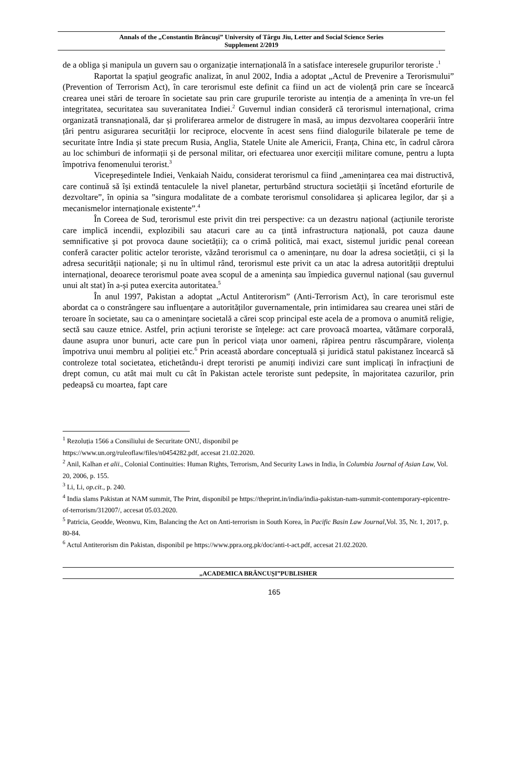Annals of the „Constantin Brâncuşi” University of Târgu Jiu, Letter and Social Science Series
Supplement 2/2019
de a obliga și manipula un guvern sau o organizație internațională în a satisface interesele grupurilor teroriste .<sup>1</sup>
Raportat la spațiul geografic analizat, în anul 2002, India a adoptat „Actul de Prevenire a Terorismului” (Prevention of Terrorism Act), în care terorismul este definit ca fiind un act de violență prin care se încearcă crearea unei stări de teroare în societate sau prin care grupurile teroriste au intenția de a amenința în vre-un fel integritatea, securitatea sau suveranitatea Indiei.<sup>2</sup> Guvernul indian consideră că terorismul internațional, crima organizată transnațională, dar și proliferarea armelor de distrugere în masă, au impus dezvoltarea cooperării între țări pentru asigurarea securității lor reciproce, elocvente în acest sens fiind dialogurile bilaterale pe teme de securitate între India și state precum Rusia, Anglia, Statele Unite ale Americii, Franța, China etc, în cadrul cărora au loc schimburi de informații și de personal militar, ori efectuarea unor exerciții militare comune, pentru a lupta împotriva fenomenului terorist.<sup>3</sup>
Vicepreședintele Indiei, Venkaiah Naidu, considerat terorismul ca fiind „amenințarea cea mai distructivă, care continuă să își extindă tentaculele la nivel planetar, perturbând structura societății și încetând eforturile de dezvoltare”, în opinia sa ”singura modalitate de a combate terorismul consolidarea și aplicarea legilor, dar și a mecanismelor internaționale existente”.<sup>4</sup>
În Coreea de Sud, terorismul este privit din trei perspective: ca un dezastru național (acțiunile teroriste care implică incendii, explozibili sau atacuri care au ca țintă infrastructura națională, pot cauza daune semnificative și pot provoca daune societății); ca o crimă politică, mai exact, sistemul juridic penal coreean conferă caracter politic actelor teroriste, văzând terorismul ca o amenințare, nu doar la adresa societății, ci și la adresa securității naționale; și nu în ultimul rând, terorismul este privit ca un atac la adresa autorității dreptului internațional, deoarece terorismul poate avea scopul de a amenința sau împiedica guvernul național (sau guvernul unui alt stat) în a-și putea exercita autoritatea.<sup>5</sup>
În anul 1997, Pakistan a adoptat „Actul Antiterorism” (Anti-Terrorism Act), în care terorismul este abordat ca o constrângere sau influențare a autorităților guvernamentale, prin intimidarea sau crearea unei stări de teroare în societate, sau ca o amenințare societală a cărei scop principal este acela de a promova o anumită religie, sectă sau cauze etnice. Astfel, prin acțiuni teroriste se înțelege: act care provoacă moartea, vătămare corporală, daune asupra unor bunuri, acte care pun în pericol viața unor oameni, răpirea pentru răscumpărare, violența împotriva unui membru al poliției etc.<sup>6</sup> Prin această abordare conceptuală și juridică statul pakistanez încearcă să controleze total societatea, etichetându-i drept teroristi pe anumiți indivizi care sunt implicați în infracțiuni de drept comun, cu atât mai mult cu cât în Pakistan actele teroriste sunt pedepsite, în majoritatea cazurilor, prin pedeapsă cu moartea, fapt care
<sup>1</sup> Rezoluția 1566 a Consiliului de Securitate ONU, disponibil pe
https://www.un.org/ruleoflaw/files/n0454282.pdf, accesat 21.02.2020.
<sup>2</sup> Anil, Kalhan et alii., Colonial Continuities: Human Rights, Terrorism, And Security Laws in India, în Columbia Journal of Asian Law, Vol. 20, 2006, p. 155.
<sup>3</sup> Li, Li, op.cit., p. 240.
<sup>4</sup> India slams Pakistan at NAM summit, The Print, disponibil pe https://theprint.in/india/india-pakistan-nam-summit-contemporary-epicentre-of-terrorism/312007/, accesat 05.03.2020.
<sup>5</sup> Patricia, Geodde, Weonwu, Kim, Balancing the Act on Anti-terrorism in South Korea, în Pacific Basin Law Journal,Vol. 35, Nr. 1, 2017, p. 80-84.
<sup>6</sup> Actul Antiterorism din Pakistan, disponibil pe https://www.ppra.org.pk/doc/anti-t-act.pdf, accesat 21.02.2020.
„ACADEMICA BRÂNCUȘI”PUBLISHER
165